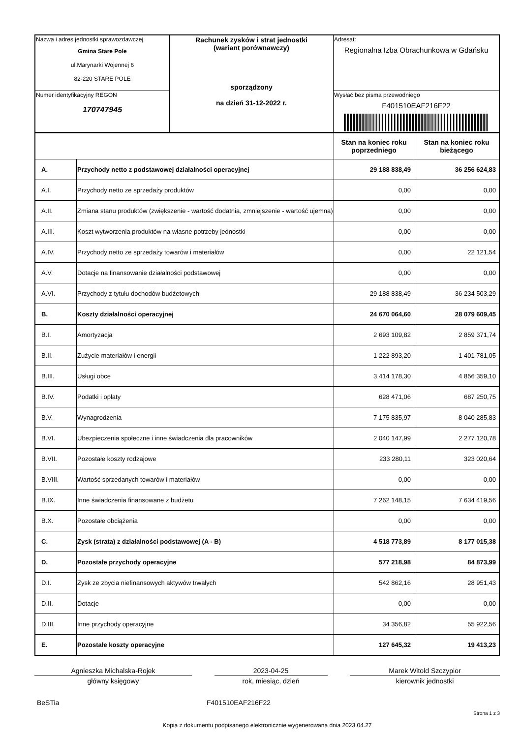| Nazwa i adres jednostki sprawozdawczej Gmina Stare Pole ul.Marynarki Wojennej 6 82-220 STARE POLE | Rachunek zysków i strat jednostki (wariant porównawczy) sporządzony na dzień 31-12-2022 r. | Adresat: Regionalna Izba Obrachunkowa w Gdańsku |
| Numer identyfikacyjny REGON 170747945 | | Wysłać bez pisma przewodniego F401510EAF216F22 |
| | | Stan na koniec roku poprzedniego | Stan na koniec roku bieżącego |
| --- | --- | --- | --- |
| A. | Przychody netto z podstawowej działalności operacyjnej | 29 188 838,49 | 36 256 624,83 |
| A.I. | Przychody netto ze sprzedaży produktów | 0,00 | 0,00 |
| A.II. | Zmiana stanu produktów (zwiększenie - wartość dodatnia, zmniejszenie - wartość ujemna) | 0,00 | 0,00 |
| A.III. | Koszt wytworzenia produktów na własne potrzeby jednostki | 0,00 | 0,00 |
| A.IV. | Przychody netto ze sprzedaży towarów i materiałów | 0,00 | 22 121,54 |
| A.V. | Dotacje na finansowanie działalności podstawowej | 0,00 | 0,00 |
| A.VI. | Przychody z tytułu dochodów budżetowych | 29 188 838,49 | 36 234 503,29 |
| B. | Koszty działalności operacyjnej | 24 670 064,60 | 28 079 609,45 |
| B.I. | Amortyzacja | 2 693 109,82 | 2 859 371,74 |
| B.II. | Zużycie materiałów i energii | 1 222 893,20 | 1 401 781,05 |
| B.III. | Usługi obce | 3 414 178,30 | 4 856 359,10 |
| B.IV. | Podatki i opłaty | 628 471,06 | 687 250,75 |
| B.V. | Wynagrodzenia | 7 175 835,97 | 8 040 285,83 |
| B.VI. | Ubezpieczenia społeczne i inne świadczenia dla pracowników | 2 040 147,99 | 2 277 120,78 |
| B.VII. | Pozostałe koszty rodzajowe | 233 280,11 | 323 020,64 |
| B.VIII. | Wartość sprzedanych towarów i materiałów | 0,00 | 0,00 |
| B.IX. | Inne świadczenia finansowane z budżetu | 7 262 148,15 | 7 634 419,56 |
| B.X. | Pozostałe obciążenia | 0,00 | 0,00 |
| C. | Zysk (strata) z działalności podstawowej (A - B) | 4 518 773,89 | 8 177 015,38 |
| D. | Pozostałe przychody operacyjne | 577 218,98 | 84 873,99 |
| D.I. | Zysk ze zbycia niefinansowych aktywów trwałych | 542 862,16 | 28 951,43 |
| D.II. | Dotacje | 0,00 | 0,00 |
| D.III. | Inne przychody operacyjne | 34 356,82 | 55 922,56 |
| E. | Pozostałe koszty operacyjne | 127 645,32 | 19 413,23 |
Agnieszka Michalska-Rojek
główny księgowy
2023-04-25
rok, miesiąc, dzień
Marek Witold Szczypior
kierownik jednostki
BeSTia F401510EAF216F22
Strona 1 z 3
Kopia z dokumentu podpisanego elektronicznie wygenerowana dnia 2023.04.27